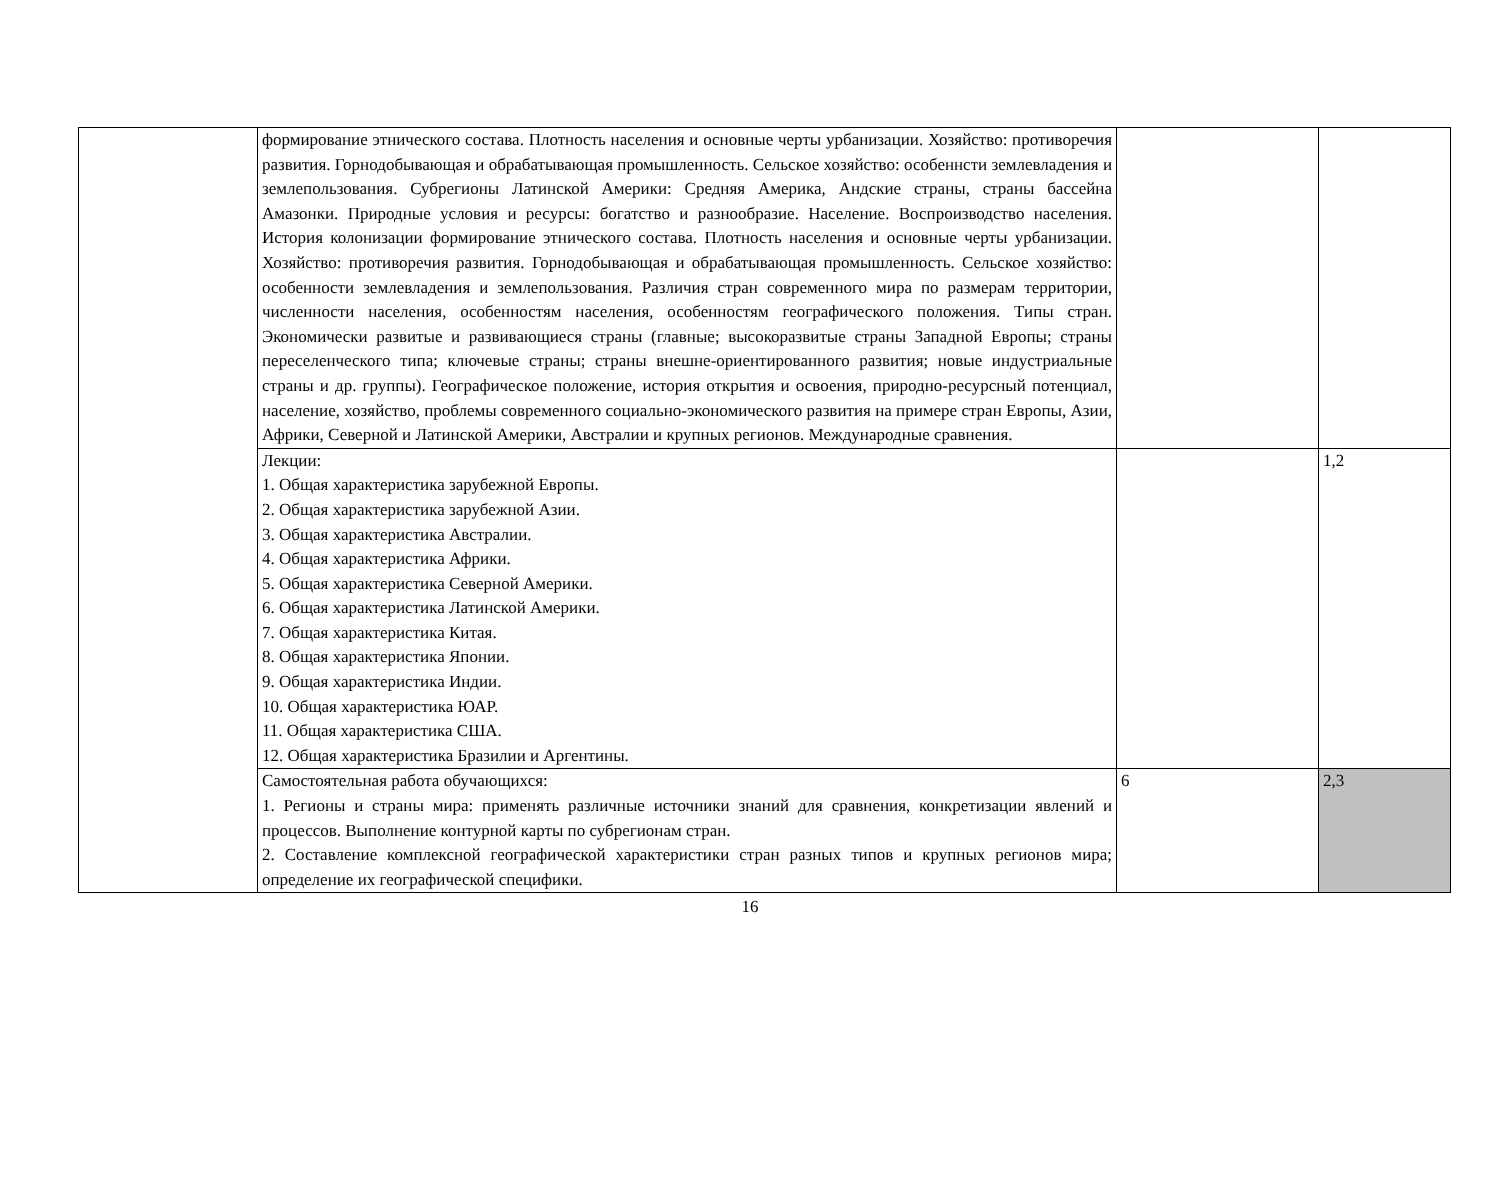| | формирование этнического состава. Плотность населения и основные черты урбанизации. Хозяйство: противоречия развития. Горнодобывающая и обрабатывающая промышленность. Сельское хозяйство: особеннсти землевладения и землепользования. Субрегионы Латинской Америки: Средняя Америка, Андские страны, страны бассейна Амазонки. Природные условия и ресурсы: богатство и разнообразие. Население. Воспроизводство населения. История колонизации формирование этнического состава. Плотность населения и основные черты урбанизации. Хозяйство: противоречия развития. Горнодобывающая и обрабатывающая промышленность. Сельское хозяйство: особенности землевладения и землепользования. Различия стран современного мира по размерам территории, численности населения, особенностям населения, особенностям географического положения. Типы стран. Экономически развитые и развивающиеся страны (главные; высокоразвитые страны Западной Европы; страны переселенческого типа; ключевые страны; страны внешне-ориентированного развития; новые индустриальные страны и др. группы). Географическое положение, история открытия и освоения, природно-ресурсный потенциал, население, хозяйство, проблемы современного социально-экономического развития на примере стран Европы, Азии, Африки, Северной и Латинской Америки, Австралии и крупных регионов. Международные сравнения. | | |
| | Лекции: 1. Общая характеристика зарубежной Европы. 2. Общая характеристика зарубежной Азии. 3. Общая характеристика Австралии. 4. Общая характеристика Африки. 5. Общая характеристика Северной Америки. 6. Общая характеристика Латинской Америки. 7. Общая характеристика Китая. 8. Общая характеристика Японии. 9. Общая характеристика Индии. 10. Общая характеристика ЮАР. 11. Общая характеристика США. 12. Общая характеристика Бразилии и Аргентины. | | 1,2 |
| | Самостоятельная работа обучающихся: 1. Регионы и страны мира: применять различные источники знаний для сравнения, конкретизации явлений и процессов. Выполнение контурной карты по субрегионам стран. 2. Составление комплексной географической характеристики стран разных типов и крупных регионов мира; определение их географической специфики. | 6 | 2,3 |
16